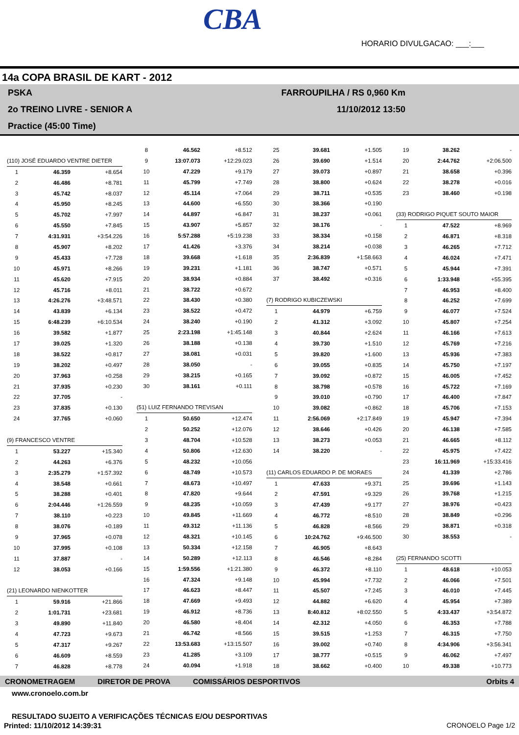CBA
HORARIO DIVULGACAO: ___:___
14a COPA BRASIL DE KART - 2012
PSKA FARROUPILHA / RS 0,960 Km
2o TREINO LIVRE - SENIOR A 11/10/2012 13:50
Practice (45:00 Time)
| (110) JOSÉ EDUARDO VENTRE DIETER | | |
| 1 | 46.359 | +8.654 |
| 2 | 46.486 | +8.781 |
| 3 | 45.742 | +8.037 |
| 4 | 45.950 | +8.245 |
| 5 | 45.702 | +7.997 |
| 6 | 45.550 | +7.845 |
| 7 | 4:31.931 | +3:54.226 |
| 8 | 45.907 | +8.202 |
| 9 | 45.433 | +7.728 |
| 10 | 45.971 | +8.266 |
| 11 | 45.620 | +7.915 |
| 12 | 45.716 | +8.011 |
| 13 | 4:26.276 | +3:48.571 |
| 14 | 43.839 | +6.134 |
| 15 | 6:48.239 | +6:10.534 |
| 16 | 39.582 | +1.877 |
| 17 | 39.025 | +1.320 |
| 18 | 38.522 | +0.817 |
| 19 | 38.202 | +0.497 |
| 20 | 37.963 | +0.258 |
| 21 | 37.935 | +0.230 |
| 22 | 37.705 | - |
| 23 | 37.835 | +0.130 |
| 24 | 37.765 | +0.060 |
| (9) FRANCESCO VENTRE | | |
| 1 | 53.227 | +15.340 |
| 2 | 44.263 | +6.376 |
| 3 | 2:35.279 | +1:57.392 |
| 4 | 38.548 | +0.661 |
| 5 | 38.288 | +0.401 |
| 6 | 2:04.446 | +1:26.559 |
| 7 | 38.110 | +0.223 |
| 8 | 38.076 | +0.189 |
| 9 | 37.965 | +0.078 |
| 10 | 37.995 | +0.108 |
| 11 | 37.887 | - |
| 12 | 38.053 | +0.166 |
| (21) LEONARDO NIENKOTTER | | |
| 1 | 59.916 | +21.866 |
| 2 | 1:01.731 | +23.681 |
| 3 | 49.890 | +11.840 |
| 4 | 47.723 | +9.673 |
| 5 | 47.317 | +9.267 |
| 6 | 46.609 | +8.559 |
| 7 | 46.828 | +8.778 |
| 8 | 46.562 | +8.512 |
| 9 | 13:07.073 | +12:29.023 |
| 10 | 47.229 | +9.179 |
| 11 | 45.799 | +7.749 |
| 12 | 45.114 | +7.064 |
| 13 | 44.600 | +6.550 |
| 14 | 44.897 | +6.847 |
| 15 | 43.907 | +5.857 |
| 16 | 5:57.288 | +5:19.238 |
| 17 | 41.426 | +3.376 |
| 18 | 39.668 | +1.618 |
| 19 | 39.231 | +1.181 |
| 20 | 38.934 | +0.884 |
| 21 | 38.722 | +0.672 |
| 22 | 38.430 | +0.380 |
| 23 | 38.522 | +0.472 |
| 24 | 38.240 | +0.190 |
| 25 | 2:23.198 | +1:45.148 |
| 26 | 38.188 | +0.138 |
| 27 | 38.081 | +0.031 |
| 28 | 38.050 | - |
| 29 | 38.215 | +0.165 |
| 30 | 38.161 | +0.111 |
| (51) LUIZ FERNANDO TREVISAN | | |
| 1 | 50.650 | +12.474 |
| 2 | 50.252 | +12.076 |
| 3 | 48.704 | +10.528 |
| 4 | 50.806 | +12.630 |
| 5 | 48.232 | +10.056 |
| 6 | 48.749 | +10.573 |
| 7 | 48.673 | +10.497 |
| 8 | 47.820 | +9.644 |
| 9 | 48.235 | +10.059 |
| 10 | 49.845 | +11.669 |
| 11 | 49.312 | +11.136 |
| 12 | 48.321 | +10.145 |
| 13 | 50.334 | +12.158 |
| 14 | 50.289 | +12.113 |
| 15 | 1:59.556 | +1:21.380 |
| 16 | 47.324 | +9.148 |
| 17 | 46.623 | +8.447 |
| 18 | 47.669 | +9.493 |
| 19 | 46.912 | +8.736 |
| 20 | 46.580 | +8.404 |
| 21 | 46.742 | +8.566 |
| 22 | 13:53.683 | +13:15.507 |
| 23 | 41.285 | +3.109 |
| 24 | 40.094 | +1.918 |
| 25 | 39.681 | +1.505 |
| 26 | 39.690 | +1.514 |
| 27 | 39.073 | +0.897 |
| 28 | 38.800 | +0.624 |
| 29 | 38.711 | +0.535 |
| 30 | 38.366 | +0.190 |
| 31 | 38.237 | +0.061 |
| 32 | 38.176 | - |
| 33 | 38.334 | +0.158 |
| 34 | 38.214 | +0.038 |
| 35 | 2:36.839 | +1:58.663 |
| 36 | 38.747 | +0.571 |
| 37 | 38.492 | +0.316 |
| (7) RODRIGO KUBICZEWSKI | | |
| 1 | 44.979 | +6.759 |
| 2 | 41.312 | +3.092 |
| 3 | 40.844 | +2.624 |
| 4 | 39.730 | +1.510 |
| 5 | 39.820 | +1.600 |
| 6 | 39.055 | +0.835 |
| 7 | 39.092 | +0.872 |
| 8 | 38.798 | +0.578 |
| 9 | 39.010 | +0.790 |
| 10 | 39.082 | +0.862 |
| 11 | 2:56.069 | +2:17.849 |
| 12 | 38.646 | +0.426 |
| 13 | 38.273 | +0.053 |
| 14 | 38.220 | - |
| (11) CARLOS EDUARDO P. DE MORAES | | |
| 1 | 47.633 | +9.371 |
| 2 | 47.591 | +9.329 |
| 3 | 47.439 | +9.177 |
| 4 | 46.772 | +8.510 |
| 5 | 46.828 | +8.566 |
| 6 | 10:24.762 | +9:46.500 |
| 7 | 46.905 | +8.643 |
| 8 | 46.546 | +8.284 |
| 9 | 46.372 | +8.110 |
| 10 | 45.994 | +7.732 |
| 11 | 45.507 | +7.245 |
| 12 | 44.882 | +6.620 |
| 13 | 8:40.812 | +8:02.550 |
| 14 | 42.312 | +4.050 |
| 15 | 39.515 | +1.253 |
| 16 | 39.002 | +0.740 |
| 17 | 38.777 | +0.515 |
| 18 | 38.662 | +0.400 |
| 19 | 38.262 | - |
| 20 | 2:44.762 | +2:06.500 |
| 21 | 38.658 | +0.396 |
| 22 | 38.278 | +0.016 |
| 23 | 38.460 | +0.198 |
| (33) RODRIGO PIQUET SOUTO MAIOR | | |
| 1 | 47.522 | +8.969 |
| 2 | 46.871 | +8.318 |
| 3 | 46.265 | +7.712 |
| 4 | 46.024 | +7.471 |
| 5 | 45.944 | +7.391 |
| 6 | 1:33.948 | +55.395 |
| 7 | 46.953 | +8.400 |
| 8 | 46.252 | +7.699 |
| 9 | 46.077 | +7.524 |
| 10 | 45.807 | +7.254 |
| 11 | 46.166 | +7.613 |
| 12 | 45.769 | +7.216 |
| 13 | 45.936 | +7.383 |
| 14 | 45.750 | +7.197 |
| 15 | 46.005 | +7.452 |
| 16 | 45.722 | +7.169 |
| 17 | 46.400 | +7.847 |
| 18 | 45.706 | +7.153 |
| 19 | 45.947 | +7.394 |
| 20 | 46.138 | +7.585 |
| 21 | 46.665 | +8.112 |
| 22 | 45.975 | +7.422 |
| 23 | 16:11.969 | +15:33.416 |
| 24 | 41.339 | +2.786 |
| 25 | 39.696 | +1.143 |
| 26 | 39.768 | +1.215 |
| 27 | 38.976 | +0.423 |
| 28 | 38.849 | +0.296 |
| 29 | 38.871 | +0.318 |
| 30 | 38.553 | - |
| (25) FERNANDO SCOTTI | | |
| 1 | 48.618 | +10.053 |
| 2 | 46.066 | +7.501 |
| 3 | 46.010 | +7.445 |
| 4 | 45.954 | +7.389 |
| 5 | 4:33.437 | +3:54.872 |
| 6 | 46.353 | +7.788 |
| 7 | 46.315 | +7.750 |
| 8 | 4:34.906 | +3:56.341 |
| 9 | 46.062 | +7.497 |
| 10 | 49.338 | +10.773 |
CRONOMETRAGEM DIRETOR DE PROVA COMISSÁRIOS DESPORTIVOS Orbits 4
www.cronoelo.com.br
RESULTADO SUJEITO A VERIFICAÇÕES TÉCNICAS E/OU DESPORTIVAS
Printed: 11/10/2012 14:39:31 CRONOELO Page 1/2